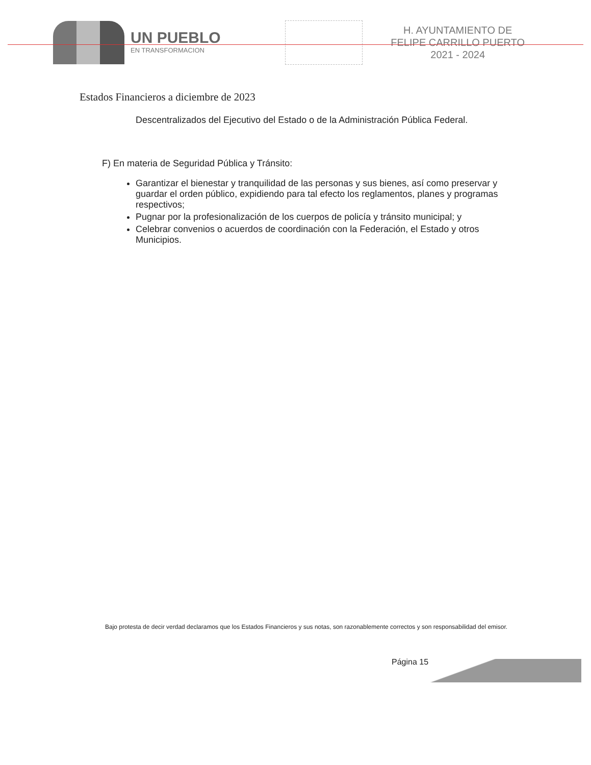UN PUEBLO
EN TRANSFORMACION
H. AYUNTAMIENTO DE
FELIPE CARRILLO PUERTO
2021 - 2024
Estados Financieros a diciembre de 2023
Descentralizados del Ejecutivo del Estado o de la Administración Pública Federal.
F) En materia de Seguridad Pública y Tránsito:
Garantizar el bienestar y tranquilidad de las personas y sus bienes, así como preservar y guardar el orden público, expidiendo para tal efecto los reglamentos, planes y programas respectivos;
Pugnar por la profesionalización de los cuerpos de policía y tránsito municipal; y
Celebrar convenios o acuerdos de coordinación con la Federación, el Estado y otros Municipios.
Bajo protesta de decir verdad declaramos que los Estados Financieros y sus notas, son razonablemente correctos y son responsabilidad del emisor.
Página 15